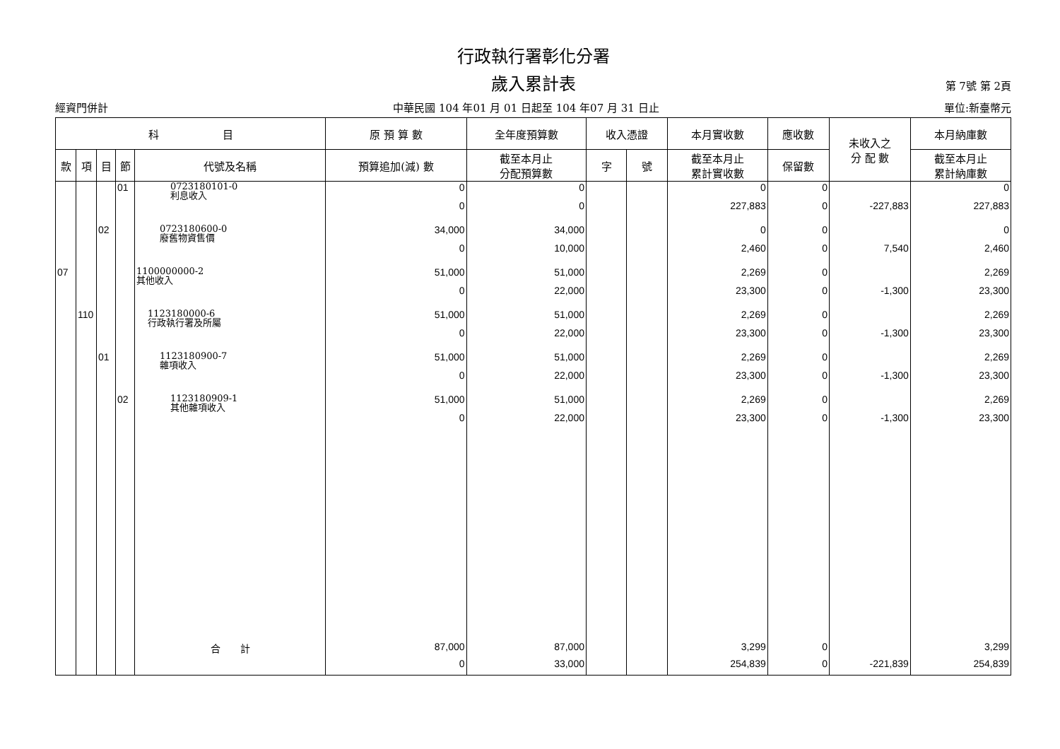行政執行署彰化分署
歲入累計表
第 7號 第 2頁
經資門併計 中華民國 104 年01 月 01 日起至 104 年07 月 31 日止 單位:新臺幣元
| 科 目 | | | | | 原 預 算 數 | 全年度預算數 | 收入憑證 | | 本月實收數 | 應收數 | 未收入之 分 配 數 | 本月納庫數 |
| --- | --- | --- | --- | --- | --- | --- | --- | --- | --- | --- | --- | --- |
| 款 | 項 | 目 | 節 | 代號及名稱 | 預算追加(減) 數 | 截至本月止 分配預算數 | 字 | 號 | 截至本月止 累計實收數 | 保留數 | | 截至本月止 累計納庫數 |
| | | | 01 | 0723180101-0 利息收入 | 0 | 0 | | | 0 | 0 | | 0 |
| | | | | | 0 | 0 | | | 227,883 | 0 | -227,883 | 227,883 |
| | | 02 | | 0723180600-0 廢舊物資售價 | 34,000 | 34,000 | | | 0 | 0 | | 0 |
| | | | | | 0 | 10,000 | | | 2,460 | 0 | 7,540 | 2,460 |
| 07 | | | | 1100000000-2 其他收入 | 51,000 | 51,000 | | | 2,269 | 0 | | 2,269 |
| | | | | | 0 | 22,000 | | | 23,300 | 0 | -1,300 | 23,300 |
| | 110 | | | 1123180000-6 行政執行署及所屬 | 51,000 | 51,000 | | | 2,269 | 0 | | 2,269 |
| | | | | | 0 | 22,000 | | | 23,300 | 0 | -1,300 | 23,300 |
| | | 01 | | 1123180900-7 雜項收入 | 51,000 | 51,000 | | | 2,269 | 0 | | 2,269 |
| | | | | | 0 | 22,000 | | | 23,300 | 0 | -1,300 | 23,300 |
| | | | 02 | 1123180909-1 其他雜項收入 | 51,000 | 51,000 | | | 2,269 | 0 | | 2,269 |
| | | | | | 0 | 22,000 | | | 23,300 | 0 | -1,300 | 23,300 |
| | | | | 合 計 | 87,000 | 87,000 | | | 3,299 | 0 | | 3,299 |
| | | | | | 0 | 33,000 | | | 254,839 | 0 | -221,839 | 254,839 |